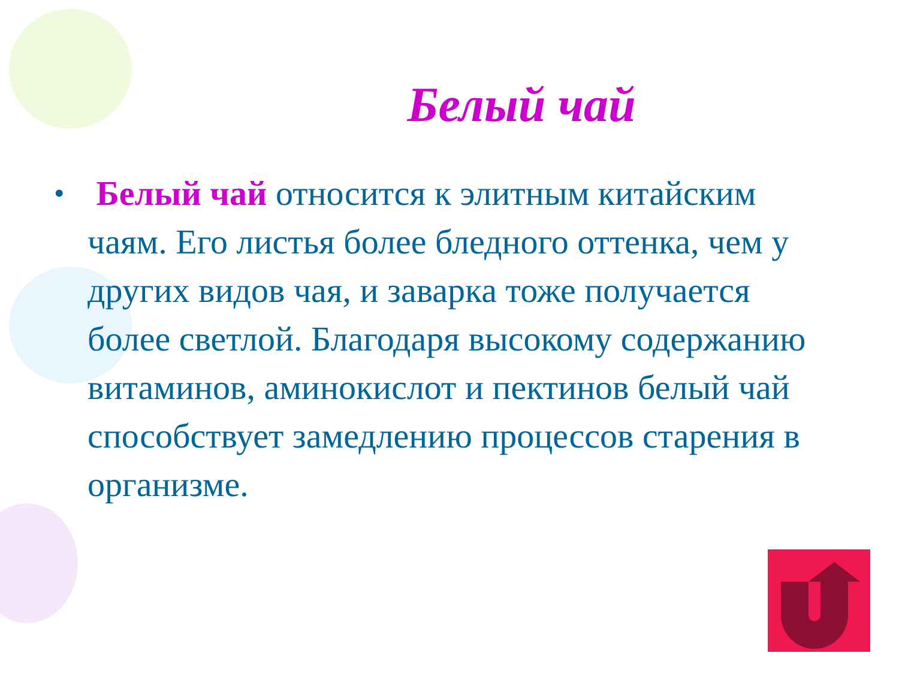Белый чай
•
Белый чай относится к элитным китайским чаям. Его листья более бледного оттенка, чем у других видов чая, и заварка тоже получается более светлой. Благодаря высокому содержанию витаминов, аминокислот и пектинов белый чай способствует замедлению процессов старения в организме.